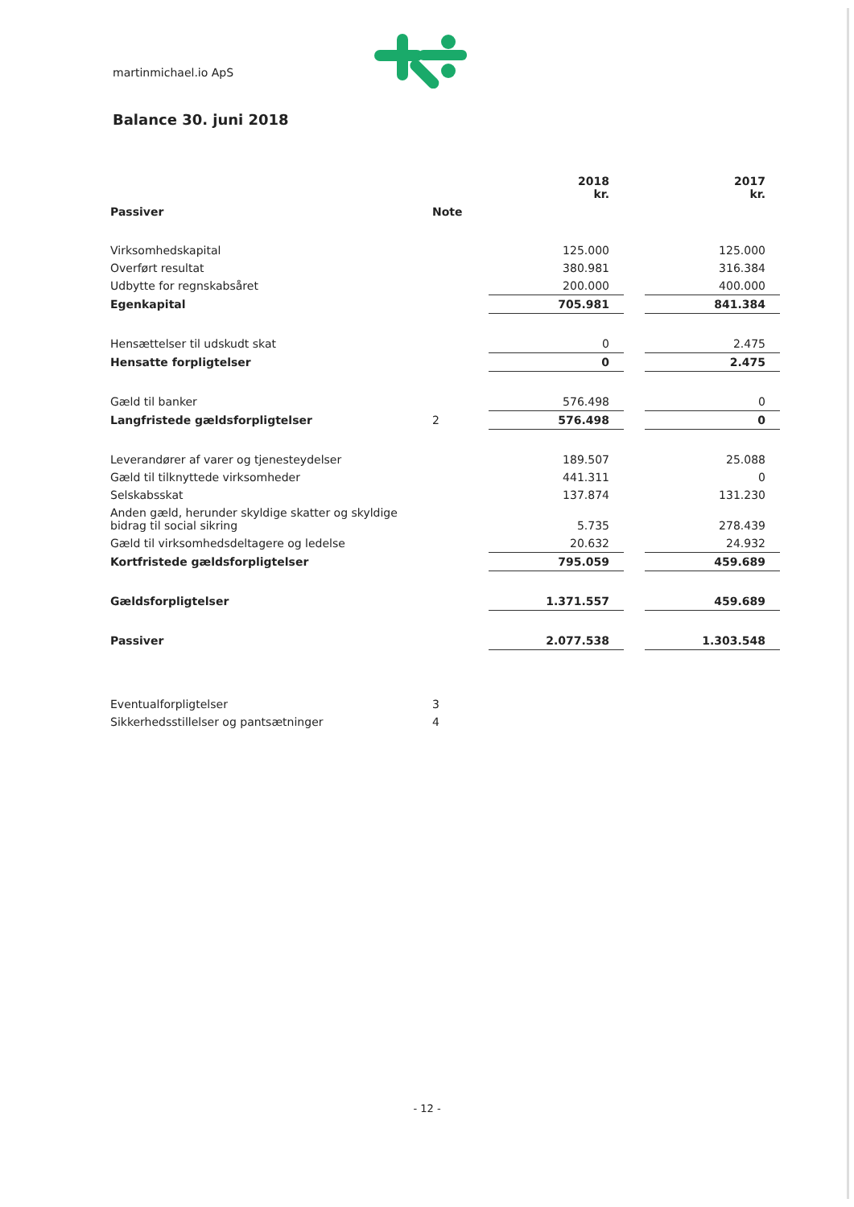martinmichael.io ApS
Balance 30. juni 2018
| | | 2018 kr. | | 2017 kr. |
| --- | --- | --- | --- | --- |
| Passiver | Note | | | |
| Virksomhedskapital | | 125.000 | | 125.000 |
| Overført resultat | | 380.981 | | 316.384 |
| Udbytte for regnskabsåret | | 200.000 | | 400.000 |
| Egenkapital | | 705.981 | | 841.384 |
| Hensættelser til udskudt skat | | 0 | | 2.475 |
| Hensatte forpligtelser | | 0 | | 2.475 |
| Gæld til banker | | 576.498 | | 0 |
| Langfristede gældsforpligtelser | 2 | 576.498 | | 0 |
| Leverandører af varer og tjenesteydelser | | 189.507 | | 25.088 |
| Gæld til tilknyttede virksomheder | | 441.311 | | 0 |
| Selskabsskat | | 137.874 | | 131.230 |
| Anden gæld, herunder skyldige skatter og skyldige bidrag til social sikring | | 5.735 | | 278.439 |
| Gæld til virksomhedsdeltagere og ledelse | | 20.632 | | 24.932 |
| Kortfristede gældsforpligtelser | | 795.059 | | 459.689 |
| Gældsforpligtelser | | 1.371.557 | | 459.689 |
| Passiver | | 2.077.538 | | 1.303.548 |
| Eventualforpligtelser | 3 | | | |
| Sikkerhedsstillelser og pantsætninger | 4 | | | |
- 12 -